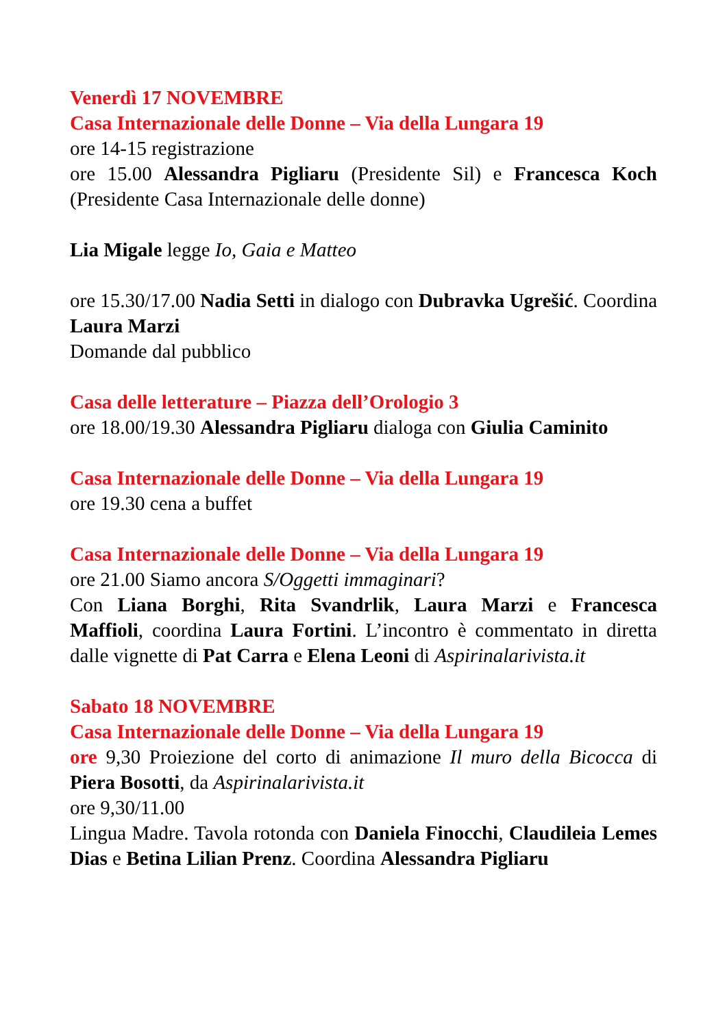Venerdì 17 NOVEMBRE
Casa Internazionale delle Donne – Via della Lungara 19
ore 14-15 registrazione
ore 15.00 Alessandra Pigliaru (Presidente Sil) e Francesca Koch (Presidente Casa Internazionale delle donne)
Lia Migale legge Io, Gaia e Matteo
ore 15.30/17.00 Nadia Setti in dialogo con Dubravka Ugrešić. Coordina Laura Marzi
Domande dal pubblico
Casa delle letterature – Piazza dell’Orologio 3
ore 18.00/19.30 Alessandra Pigliaru dialoga con Giulia Caminito
Casa Internazionale delle Donne – Via della Lungara 19
ore 19.30 cena a buffet
Casa Internazionale delle Donne – Via della Lungara 19
ore 21.00 Siamo ancora S/Oggetti immaginari?
Con Liana Borghi, Rita Svandrlik, Laura Marzi e Francesca Maffioli, coordina Laura Fortini. L’incontro è commentato in diretta dalle vignette di Pat Carra e Elena Leoni di Aspirinalarivista.it
Sabato 18 NOVEMBRE
Casa Internazionale delle Donne – Via della Lungara 19
ore 9,30 Proiezione del corto di animazione Il muro della Bicocca di Piera Bosotti, da Aspirinalarivista.it
ore 9,30/11.00
Lingua Madre. Tavola rotonda con Daniela Finocchi, Claudileia Lemes Dias e Betina Lilian Prenz. Coordina Alessandra Pigliaru